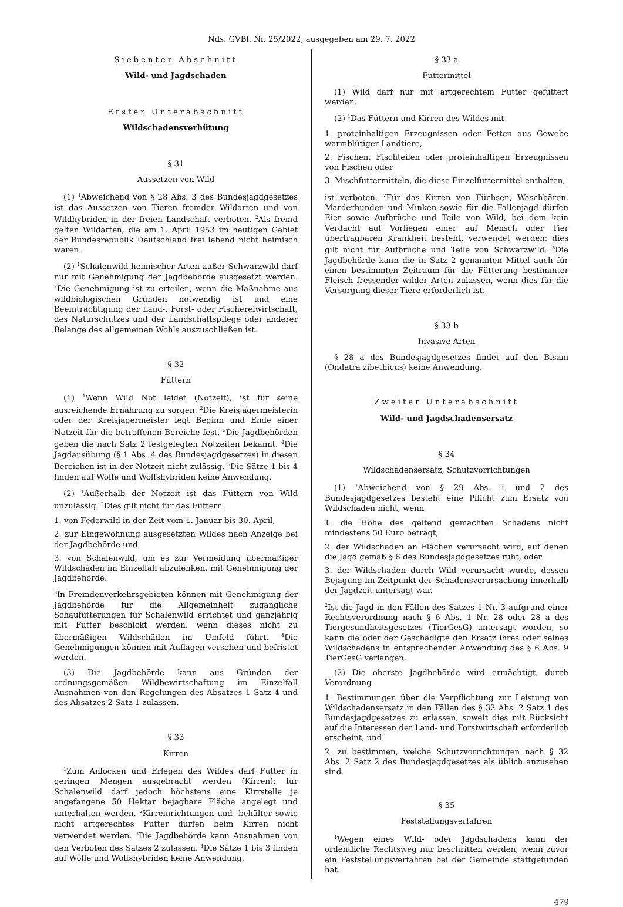Nds. GVBl. Nr. 25/2022, ausgegeben am 29. 7. 2022
Siebenter Abschnitt
Wild- und Jagdschaden
Erster Unterabschnitt
Wildschadensverhütung
§ 31
Aussetzen von Wild
(1) <sup>1</sup>Abweichend von § 28 Abs. 3 des Bundesjagdgesetzes ist das Aussetzen von Tieren fremder Wildarten und von Wildhybriden in der freien Landschaft verboten. <sup>2</sup>Als fremd gelten Wildarten, die am 1. April 1953 im heutigen Gebiet der Bundesrepublik Deutschland frei lebend nicht heimisch waren.
(2) <sup>1</sup>Schalenwild heimischer Arten außer Schwarzwild darf nur mit Genehmigung der Jagdbehörde ausgesetzt werden. <sup>2</sup>Die Genehmigung ist zu erteilen, wenn die Maßnahme aus wildbiologischen Gründen notwendig ist und eine Beeinträchtigung der Land-, Forst- oder Fischereiwirtschaft, des Naturschutzes und der Landschaftspflege oder anderer Belange des allgemeinen Wohls auszuschließen ist.
§ 32
Füttern
(1) <sup>1</sup>Wenn Wild Not leidet (Notzeit), ist für seine ausreichende Ernährung zu sorgen. <sup>2</sup>Die Kreisjägermeisterin oder der Kreisjägermeister legt Beginn und Ende einer Notzeit für die betroffenen Bereiche fest. <sup>3</sup>Die Jagdbehörden geben die nach Satz 2 festgelegten Notzeiten bekannt. <sup>4</sup>Die Jagdausübung (§ 1 Abs. 4 des Bundesjagdgesetzes) in diesen Bereichen ist in der Notzeit nicht zulässig. <sup>5</sup>Die Sätze 1 bis 4 finden auf Wölfe und Wolfshybriden keine Anwendung.
(2) <sup>1</sup>Außerhalb der Notzeit ist das Füttern von Wild unzulässig. <sup>2</sup>Dies gilt nicht für das Füttern
1. von Federwild in der Zeit vom 1. Januar bis 30. April,
2. zur Eingewöhnung ausgesetzten Wildes nach Anzeige bei der Jagdbehörde und
3. von Schalenwild, um es zur Vermeidung übermäßiger Wildschäden im Einzelfall abzulenken, mit Genehmigung der Jagdbehörde.
<sup>3</sup> In Fremdenverkehrsgebieten können mit Genehmigung der Jagdbehörde für die Allgemeinheit zugängliche Schaufütterungen für Schalenwild errichtet und ganzjährig mit Futter beschickt werden, wenn dieses nicht zu übermäßigen Wildschäden im Umfeld führt. <sup>4</sup>Die Genehmigungen können mit Auflagen versehen und befristet werden.
(3) Die Jagdbehörde kann aus Gründen der ordnungsgemäßen Wildbewirtschaftung im Einzelfall Ausnahmen von den Regelungen des Absatzes 1 Satz 4 und des Absatzes 2 Satz 1 zulassen.
§ 33
Kirren
<sup>1</sup> Zum Anlocken und Erlegen des Wildes darf Futter in geringen Mengen ausgebracht werden (Kirren); für Schalenwild darf jedoch höchstens eine Kirrstelle je angefangene 50 Hektar bejagbare Fläche angelegt und unterhalten werden. <sup>2</sup>Kirreinrichtungen und -behälter sowie nicht artgerechtes Futter dürfen beim Kirren nicht verwendet werden. <sup>3</sup>Die Jagdbehörde kann Ausnahmen von den Verboten des Satzes 2 zulassen. <sup>4</sup>Die Sätze 1 bis 3 finden auf Wölfe und Wolfshybriden keine Anwendung.
§ 33 a
Futtermittel
(1) Wild darf nur mit artgerechtem Futter gefüttert werden.
(2) <sup>1</sup>Das Füttern und Kirren des Wildes mit
1. proteinhaltigen Erzeugnissen oder Fetten aus Gewebe warmblütiger Landtiere,
2. Fischen, Fischteilen oder proteinhaltigen Erzeugnissen von Fischen oder
3. Mischfuttermitteln, die diese Einzelfuttermittel enthalten,
ist verboten. <sup>2</sup>Für das Kirren von Füchsen, Waschbären, Marderhunden und Minken sowie für die Fallenjagd dürfen Eier sowie Aufbrüche und Teile von Wild, bei dem kein Verdacht auf Vorliegen einer auf Mensch oder Tier übertragbaren Krankheit besteht, verwendet werden; dies gilt nicht für Aufbrüche und Teile von Schwarzwild. <sup>3</sup>Die Jagdbehörde kann die in Satz 2 genannten Mittel auch für einen bestimmten Zeitraum für die Fütterung bestimmter Fleisch fressender wilder Arten zulassen, wenn dies für die Versorgung dieser Tiere erforderlich ist.
§ 33 b
Invasive Arten
§ 28 a des Bundesjagdgesetzes findet auf den Bisam (Ondatra zibethicus) keine Anwendung.
Zweiter Unterabschnitt
Wild- und Jagdschadensersatz
§ 34
Wildschadensersatz, Schutzvorrichtungen
(1) <sup>1</sup>Abweichend von § 29 Abs. 1 und 2 des Bundesjagdgesetzes besteht eine Pflicht zum Ersatz von Wildschaden nicht, wenn
1. die Höhe des geltend gemachten Schadens nicht mindestens 50 Euro beträgt,
2. der Wildschaden an Flächen verursacht wird, auf denen die Jagd gemäß § 6 des Bundesjagdgesetzes ruht, oder
3. der Wildschaden durch Wild verursacht wurde, dessen Bejagung im Zeitpunkt der Schadensverursachung innerhalb der Jagdzeit untersagt war.
<sup>2</sup> Ist die Jagd in den Fällen des Satzes 1 Nr. 3 aufgrund einer Rechtsverordnung nach § 6 Abs. 1 Nr. 28 oder 28 a des Tiergesundheitsgesetzes (TierGesG) untersagt worden, so kann die oder der Geschädigte den Ersatz ihres oder seines Wildschadens in entsprechender Anwendung des § 6 Abs. 9 TierGesG verlangen.
(2) Die oberste Jagdbehörde wird ermächtigt, durch Verordnung
1. Bestimmungen über die Verpflichtung zur Leistung von Wildschadensersatz in den Fällen des § 32 Abs. 2 Satz 1 des Bundesjagdgesetzes zu erlassen, soweit dies mit Rücksicht auf die Interessen der Land- und Forstwirtschaft erforderlich erscheint, und
2. zu bestimmen, welche Schutzvorrichtungen nach § 32 Abs. 2 Satz 2 des Bundesjagdgesetzes als üblich anzusehen sind.
§ 35
Feststellungsverfahren
<sup>1</sup> Wegen eines Wild- oder Jagdschadens kann der ordentliche Rechtsweg nur beschritten werden, wenn zuvor ein Feststellungsverfahren bei der Gemeinde stattgefunden hat.
479